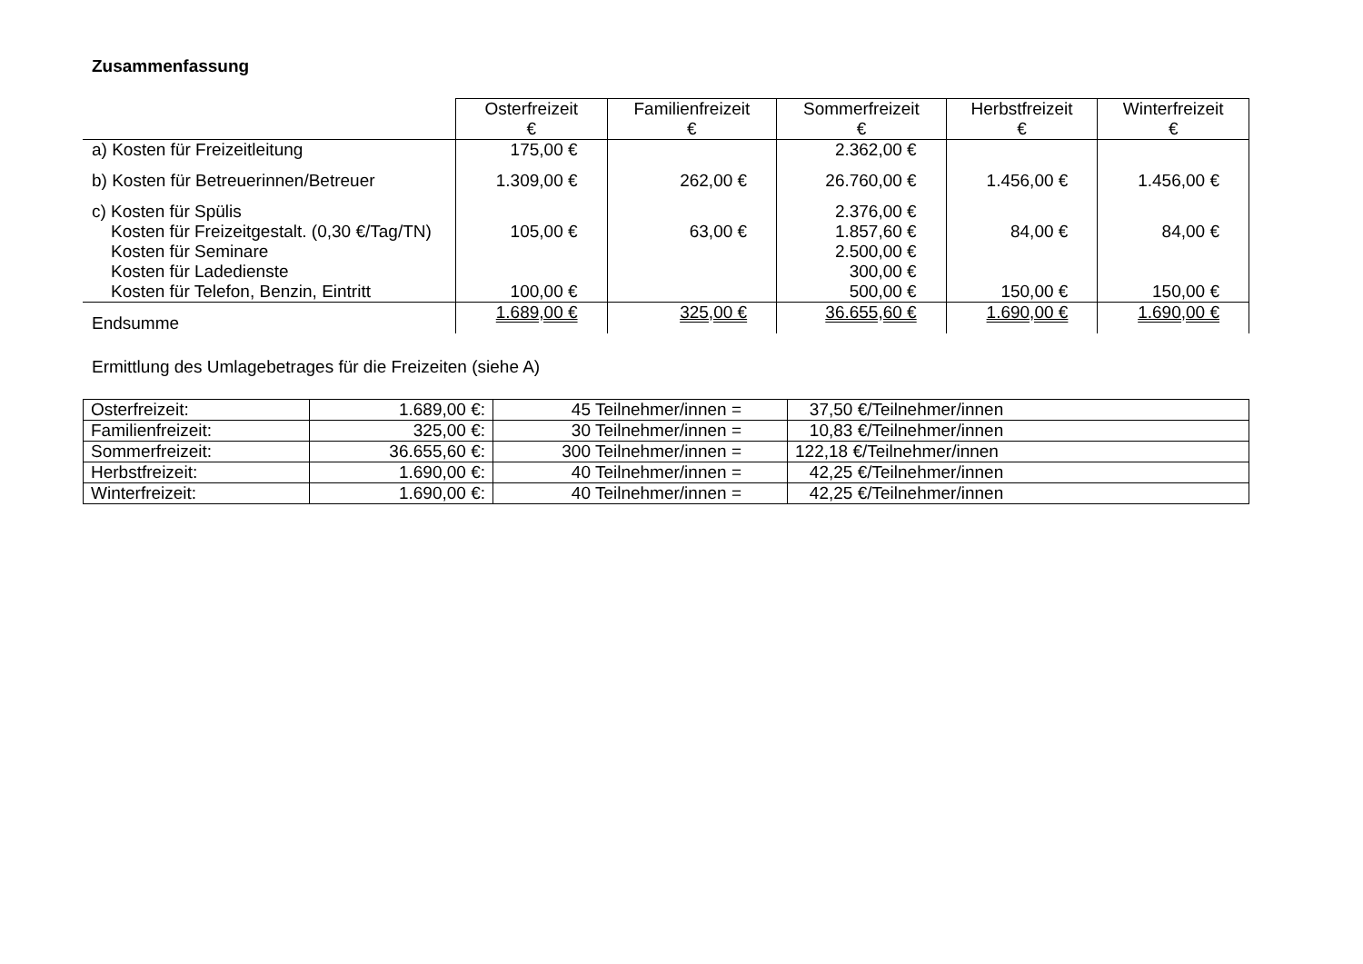Zusammenfassung
| | Osterfreizeit € | Familienfreizeit € | Sommerfreizeit € | Herbstfreizeit € | Winterfreizeit € |
| --- | --- | --- | --- | --- | --- |
| a) Kosten für Freizeitleitung | 175,00 € | | 2.362,00 € | | |
| b) Kosten für Betreuerinnen/Betreuer | 1.309,00 € | 262,00 € | 26.760,00 € | 1.456,00 € | 1.456,00 € |
| c) Kosten für Spülis Kosten für Freizeitgestalt. (0,30 €/Tag/TN) Kosten für Seminare Kosten für Ladedienste Kosten für Telefon, Benzin, Eintritt | 105,00 € 100,00 € | 63,00 € | 2.376,00 € 1.857,60 € 2.500,00 € 300,00 € 500,00 € | 84,00 € 150,00 € | 84,00 € 150,00 € |
| Endsumme | 1.689,00 € | 325,00 € | 36.655,60 € | 1.690,00 € | 1.690,00 € |
Ermittlung des Umlagebetrages für die Freizeiten (siehe A)
| Osterfreizeit: | 1.689,00 €: | 45 Teilnehmer/innen = | 37,50 €/Teilnehmer/innen |
| Familienfreizeit: | 325,00 €: | 30 Teilnehmer/innen = | 10,83 €/Teilnehmer/innen |
| Sommerfreizeit: | 36.655,60 €: | 300 Teilnehmer/innen = | 122,18 €/Teilnehmer/innen |
| Herbstfreizeit: | 1.690,00 €: | 40 Teilnehmer/innen = | 42,25 €/Teilnehmer/innen |
| Winterfreizeit: | 1.690,00 €: | 40 Teilnehmer/innen = | 42,25 €/Teilnehmer/innen |